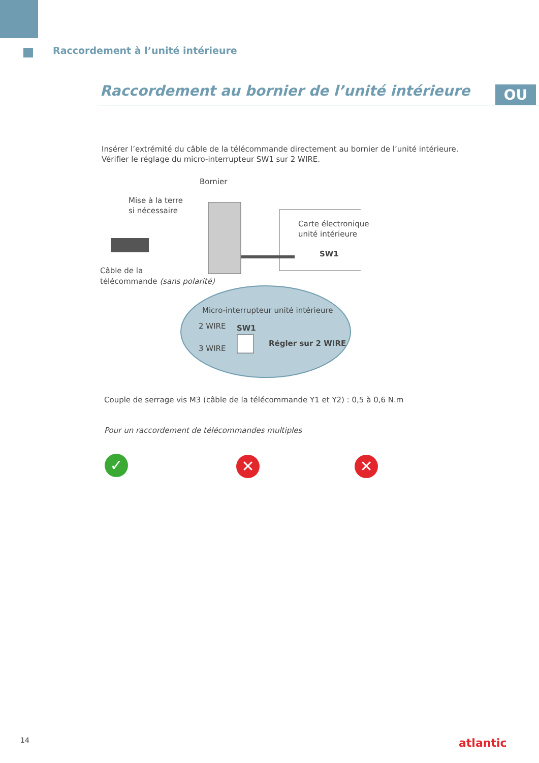Raccordement à l’unité intérieure
Raccordement au bornier de l’unité intérieure
OU
Insérer l’extrémité du câble de la télécommande directement au bornier de l’unité intérieure.
Vérifier le réglage du micro-interrupteur SW1 sur 2 WIRE.
Bornier
Mise à la terre
si nécessaire
Carte électronique
unité intérieure
SW1
Câble de la
télécommande (sans polarité)
Micro-interrupteur unité intérieure
2 WIRE SW1
3 WIRE
Régler sur 2 WIRE
Couple de serrage vis M3 (câble de la télécommande Y1 et Y2) : 0,5 à 0,6 N.m
Pour un raccordement de télécommandes multiples
✓ ✕ ✕
14 atlantic